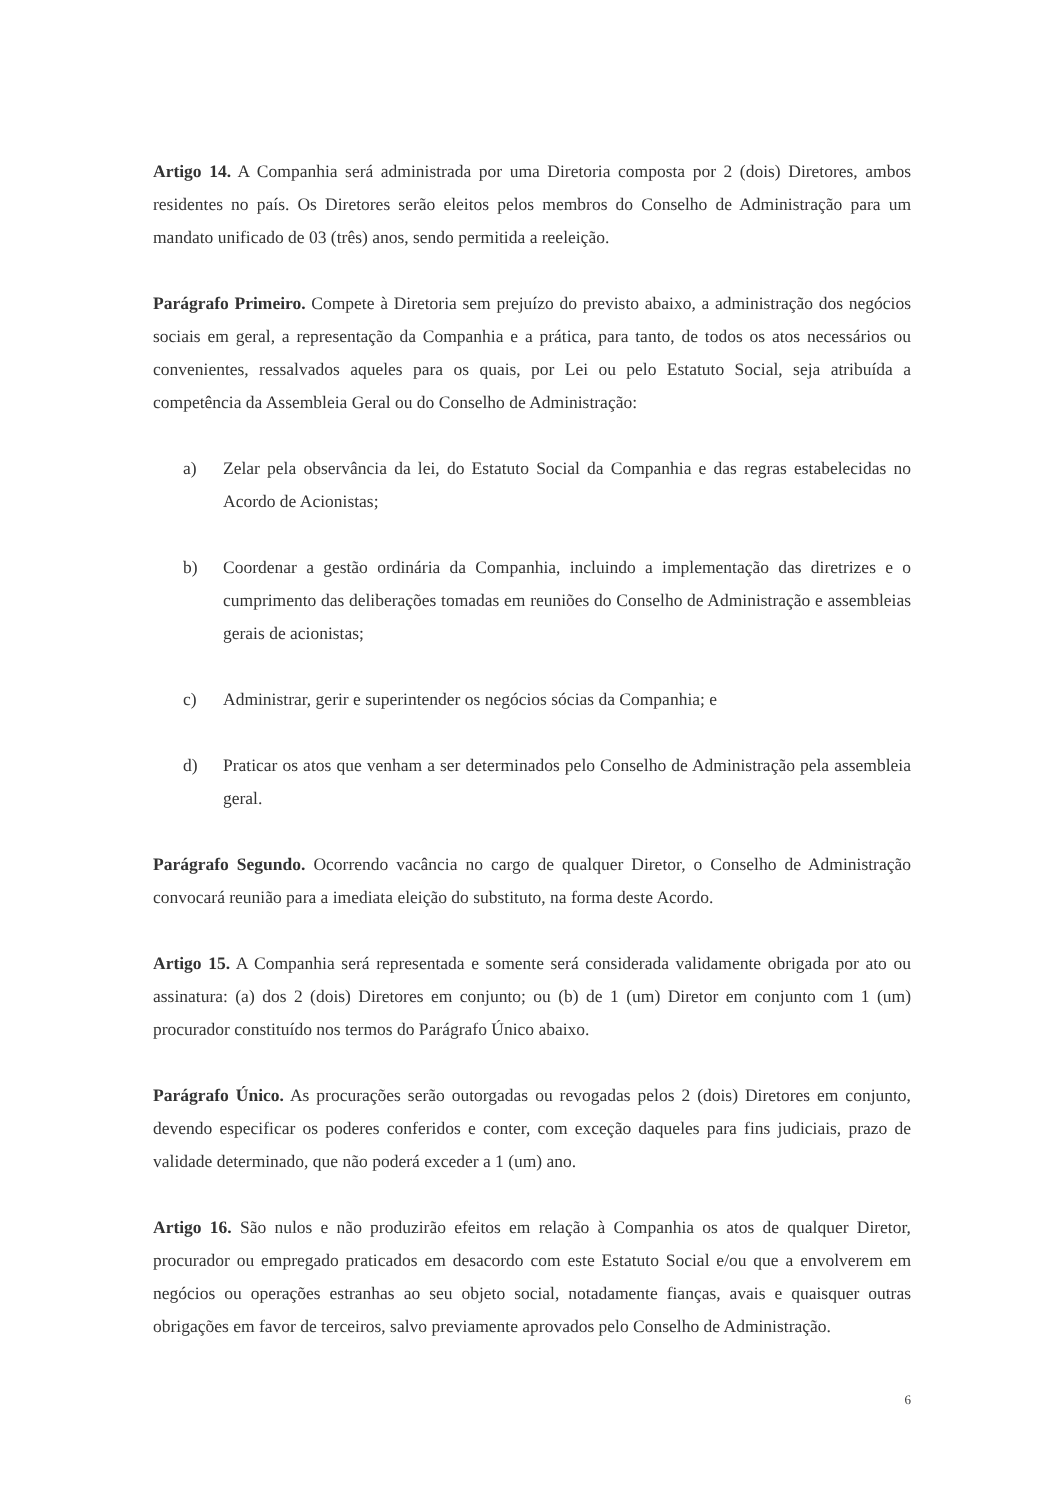Artigo 14. A Companhia será administrada por uma Diretoria composta por 2 (dois) Diretores, ambos residentes no país. Os Diretores serão eleitos pelos membros do Conselho de Administração para um mandato unificado de 03 (três) anos, sendo permitida a reeleição.
Parágrafo Primeiro. Compete à Diretoria sem prejuízo do previsto abaixo, a administração dos negócios sociais em geral, a representação da Companhia e a prática, para tanto, de todos os atos necessários ou convenientes, ressalvados aqueles para os quais, por Lei ou pelo Estatuto Social, seja atribuída a competência da Assembleia Geral ou do Conselho de Administração:
a) Zelar pela observância da lei, do Estatuto Social da Companhia e das regras estabelecidas no Acordo de Acionistas;
b) Coordenar a gestão ordinária da Companhia, incluindo a implementação das diretrizes e o cumprimento das deliberações tomadas em reuniões do Conselho de Administração e assembleias gerais de acionistas;
c) Administrar, gerir e superintender os negócios sócias da Companhia; e
d) Praticar os atos que venham a ser determinados pelo Conselho de Administração pela assembleia geral.
Parágrafo Segundo. Ocorrendo vacância no cargo de qualquer Diretor, o Conselho de Administração convocará reunião para a imediata eleição do substituto, na forma deste Acordo.
Artigo 15. A Companhia será representada e somente será considerada validamente obrigada por ato ou assinatura: (a) dos 2 (dois) Diretores em conjunto; ou (b) de 1 (um) Diretor em conjunto com 1 (um) procurador constituído nos termos do Parágrafo Único abaixo.
Parágrafo Único. As procurações serão outorgadas ou revogadas pelos 2 (dois) Diretores em conjunto, devendo especificar os poderes conferidos e conter, com exceção daqueles para fins judiciais, prazo de validade determinado, que não poderá exceder a 1 (um) ano.
Artigo 16. São nulos e não produzirão efeitos em relação à Companhia os atos de qualquer Diretor, procurador ou empregado praticados em desacordo com este Estatuto Social e/ou que a envolverem em negócios ou operações estranhas ao seu objeto social, notadamente fianças, avais e quaisquer outras obrigações em favor de terceiros, salvo previamente aprovados pelo Conselho de Administração.
6